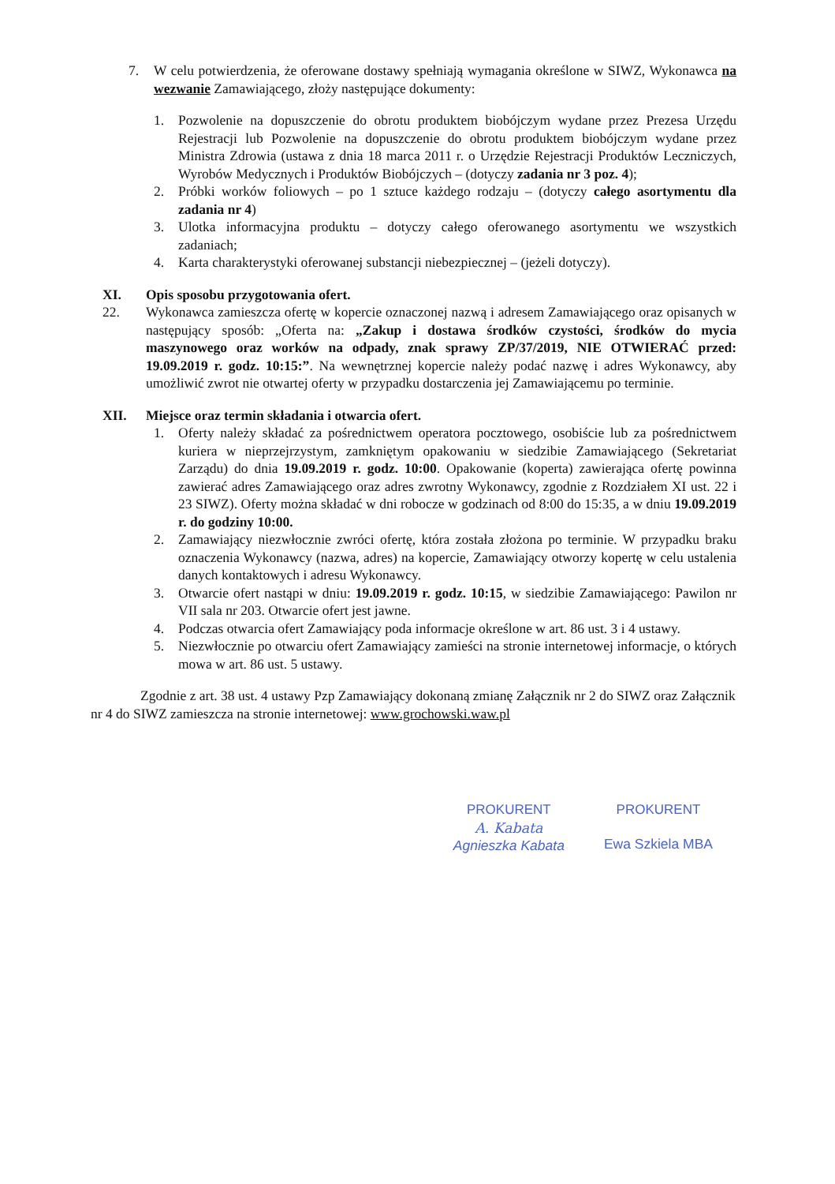7. W celu potwierdzenia, że oferowane dostawy spełniają wymagania określone w SIWZ, Wykonawca na wezwanie Zamawiającego, złoży następujące dokumenty:
1. Pozwolenie na dopuszczenie do obrotu produktem biobójczym wydane przez Prezesa Urzędu Rejestracji lub Pozwolenie na dopuszczenie do obrotu produktem biobójczym wydane przez Ministra Zdrowia (ustawa z dnia 18 marca 2011 r. o Urzędzie Rejestracji Produktów Leczniczych, Wyrobów Medycznych i Produktów Biobójczych – (dotyczy zadania nr 3 poz. 4);
2. Próbki worków foliowych – po 1 sztuce każdego rodzaju – (dotyczy całego asortymentu dla zadania nr 4)
3. Ulotka informacyjna produktu – dotyczy całego oferowanego asortymentu we wszystkich zadaniach;
4. Karta charakterystyki oferowanej substancji niebezpiecznej – (jeżeli dotyczy).
XI. Opis sposobu przygotowania ofert.
22. Wykonawca zamieszcza ofertę w kopercie oznaczonej nazwą i adresem Zamawiającego oraz opisanych w następujący sposób: „Oferta na: „Zakup i dostawa środków czystości, środków do mycia maszynowego oraz worków na odpady, znak sprawy ZP/37/2019, NIE OTWIERAĆ przed: 19.09.2019 r. godz. 10:15:”. Na wewnętrznej kopercie należy podać nazwę i adres Wykonawcy, aby umożliwić zwrot nie otwartej oferty w przypadku dostarczenia jej Zamawiającemu po terminie.
XII. Miejsce oraz termin składania i otwarcia ofert.
1. Oferty należy składać za pośrednictwem operatora pocztowego, osobiście lub za pośrednictwem kuriera w nieprzejrzystym, zamkniętym opakowaniu w siedzibie Zamawiającego (Sekretariat Zarządu) do dnia 19.09.2019 r. godz. 10:00. Opakowanie (koperta) zawierająca ofertę powinna zawierać adres Zamawiającego oraz adres zwrotny Wykonawcy, zgodnie z Rozdziałem XI ust. 22 i 23 SIWZ). Oferty można składać w dni robocze w godzinach od 8:00 do 15:35, a w dniu 19.09.2019 r. do godziny 10:00.
2. Zamawiający niezwłocznie zwróci ofertę, która została złożona po terminie. W przypadku braku oznaczenia Wykonawcy (nazwa, adres) na kopercie, Zamawiający otworzy kopertę w celu ustalenia danych kontaktowych i adresu Wykonawcy.
3. Otwarcie ofert nastąpi w dniu: 19.09.2019 r. godz. 10:15, w siedzibie Zamawiającego: Pawilon nr VII sala nr 203. Otwarcie ofert jest jawne.
4. Podczas otwarcia ofert Zamawiający poda informacje określone w art. 86 ust. 3 i 4 ustawy.
5. Niezwłocznie po otwarciu ofert Zamawiający zamieści na stronie internetowej informacje, o których mowa w art. 86 ust. 5 ustawy.
Zgodnie z art. 38 ust. 4 ustawy Pzp Zamawiający dokonaną zmianę Załącznik nr 2 do SIWZ oraz Załącznik nr 4 do SIWZ zamieszcza na stronie internetowej: www.grochowski.waw.pl
PROKURENT
A. Kabata
Agnieszka Kabata
PROKURENT
Ewa Szkiela MBA